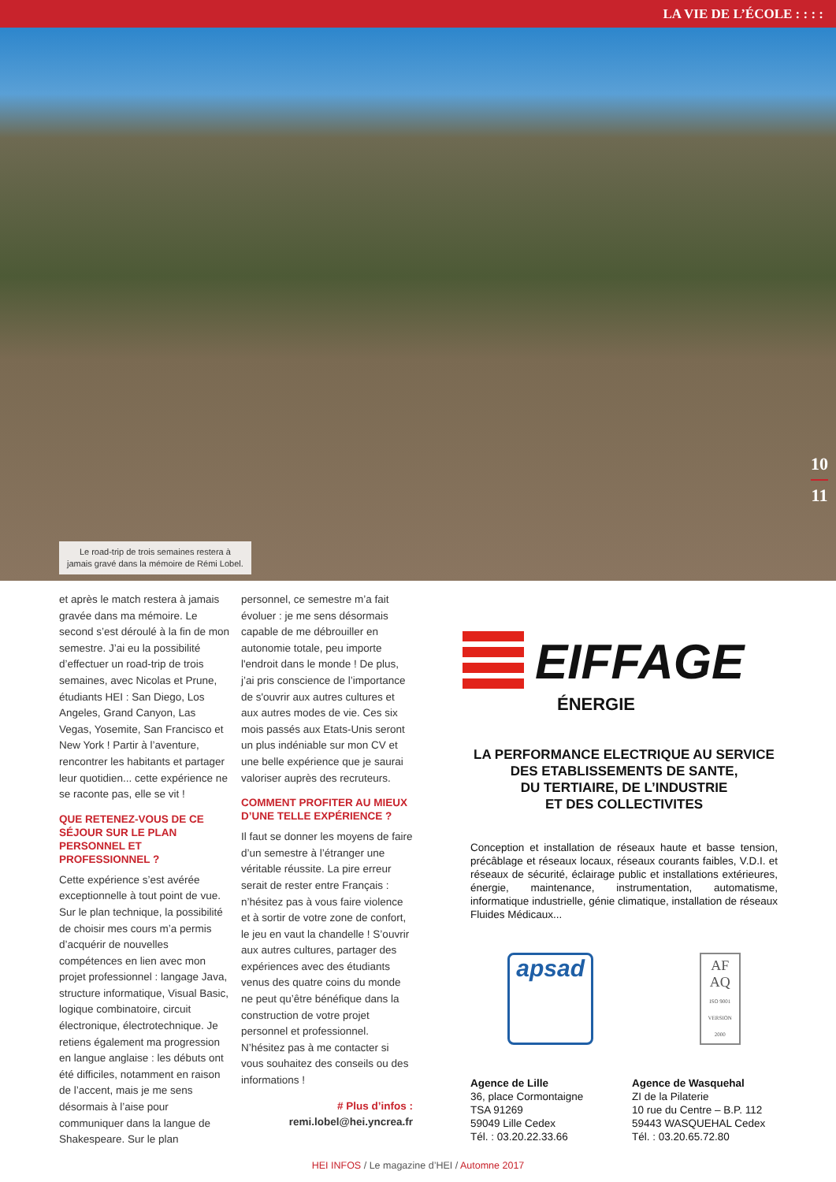LA VIE DE L’ÉCOLE : : : :
Le road-trip de trois semaines restera à
jamais gravé dans la mémoire de Rémi Lobel.
10
11
et après le match restera à jamais gravée dans ma mémoire. Le second s’est déroulé à la fin de mon semestre. J’ai eu la possibilité d’effectuer un road-trip de trois semaines, avec Nicolas et Prune, étudiants HEI : San Diego, Los Angeles, Grand Canyon, Las Vegas, Yosemite, San Francisco et New York ! Partir à l’aventure, rencontrer les habitants et partager leur quotidien... cette expérience ne se raconte pas, elle se vit !
QUE RETENEZ-VOUS DE CE SÉJOUR SUR LE PLAN PERSONNEL ET PROFESSIONNEL ?
Cette expérience s’est avérée exceptionnelle à tout point de vue. Sur le plan technique, la possibilité de choisir mes cours m’a permis d’acquérir de nouvelles compétences en lien avec mon projet professionnel : langage Java, structure informatique, Visual Basic, logique combinatoire, circuit électronique, électrotechnique. Je retiens également ma progression en langue anglaise : les débuts ont été difficiles, notamment en raison de l’accent, mais je me sens désormais à l’aise pour communiquer dans la langue de Shakespeare. Sur le plan
personnel, ce semestre m’a fait évoluer : je me sens désormais capable de me débrouiller en autonomie totale, peu importe l'endroit dans le monde ! De plus, j’ai pris conscience de l’importance de s'ouvrir aux autres cultures et aux autres modes de vie. Ces six mois passés aux Etats-Unis seront un plus indéniable sur mon CV et une belle expérience que je saurai valoriser auprès des recruteurs.
COMMENT PROFITER AU MIEUX D’UNE TELLE EXPÉRIENCE ?
Il faut se donner les moyens de faire d’un semestre à l’étranger une véritable réussite. La pire erreur serait de rester entre Français : n’hésitez pas à vous faire violence et à sortir de votre zone de confort, le jeu en vaut la chandelle ! S’ouvrir aux autres cultures, partager des expériences avec des étudiants venus des quatre coins du monde ne peut qu’être bénéfique dans la construction de votre projet personnel et professionnel. N’hésitez pas à me contacter si vous souhaitez des conseils ou des informations !
# Plus d’infos :
remi.lobel@hei.yncrea.fr
EIFFAGE
ÉNERGIE
LA PERFORMANCE ELECTRIQUE AU SERVICE
DES ETABLISSEMENTS DE SANTE,
DU TERTIAIRE, DE L’INDUSTRIE
ET DES COLLECTIVITES
Conception et installation de réseaux haute et basse tension, précâblage et réseaux locaux, réseaux courants faibles, V.D.I. et réseaux de sécurité, éclairage public et installations extérieures, énergie, maintenance, instrumentation, automatisme, informatique industrielle, génie climatique, installation de réseaux Fluides Médicaux...
apsad
AF AQ
ISO 9001 VERSION 2000
Agence de Lille
36, place Cormontaigne
TSA 91269
59049 Lille Cedex
Tél. : 03.20.22.33.66
Agence de Wasquehal
ZI de la Pilaterie
10 rue du Centre – B.P. 112
59443 WASQUEHAL Cedex
Tél. : 03.20.65.72.80
HEI INFOS / Le magazine d’HEI / Automne 2017